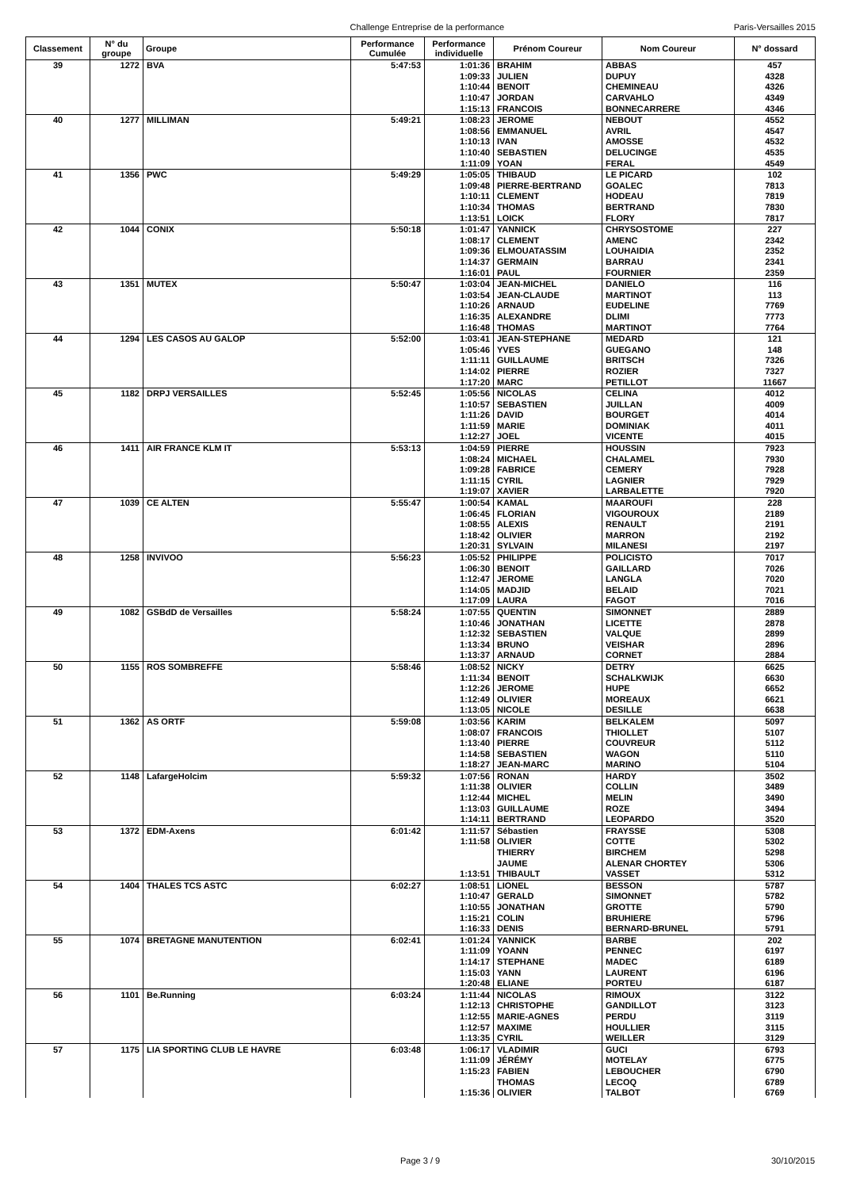Challenge Entreprise de la performance Paris-Versailles 2015
| Classement | N° du groupe | Groupe | Performance Cumulée | Performance individuelle | Prénom Coureur | Nom Coureur | N° dossard |
| --- | --- | --- | --- | --- | --- | --- | --- |
| 39 | 1272 | BVA | 5:47:53 | 1:01:36 | BRAHIM | ABBAS | 457 |
| | | | | 1:09:33 | JULIEN | DUPUY | 4328 |
| | | | | 1:10:44 | BENOIT | CHEMINEAU | 4326 |
| | | | | 1:10:47 | JORDAN | CARVAHLO | 4349 |
| | | | | 1:15:13 | FRANCOIS | BONNECARRERE | 4346 |
| 40 | 1277 | MILLIMAN | 5:49:21 | 1:08:23 | JEROME | NEBOUT | 4552 |
| | | | | 1:08:56 | EMMANUEL | AVRIL | 4547 |
| | | | | 1:10:13 | IVAN | AMOSSE | 4532 |
| | | | | 1:10:40 | SEBASTIEN | DELUCINGE | 4535 |
| | | | | 1:11:09 | YOAN | FERAL | 4549 |
| 41 | 1356 | PWC | 5:49:29 | 1:05:05 | THIBAUD | LE PICARD | 102 |
| | | | | 1:09:48 | PIERRE-BERTRAND | GOALEC | 7813 |
| | | | | 1:10:11 | CLEMENT | HODEAU | 7819 |
| | | | | 1:10:34 | THOMAS | BERTRAND | 7830 |
| | | | | 1:13:51 | LOICK | FLORY | 7817 |
| 42 | 1044 | CONIX | 5:50:18 | 1:01:47 | YANNICK | CHRYSOSTOME | 227 |
| | | | | 1:08:17 | CLEMENT | AMENC | 2342 |
| | | | | 1:09:36 | ELMOUATASSIM | LOUHAIDIA | 2352 |
| | | | | 1:14:37 | GERMAIN | BARRAU | 2341 |
| | | | | 1:16:01 | PAUL | FOURNIER | 2359 |
| 43 | 1351 | MUTEX | 5:50:47 | 1:03:04 | JEAN-MICHEL | DANIELO | 116 |
| | | | | 1:03:54 | JEAN-CLAUDE | MARTINOT | 113 |
| | | | | 1:10:26 | ARNAUD | EUDELINE | 7769 |
| | | | | 1:16:35 | ALEXANDRE | DLIMI | 7773 |
| | | | | 1:16:48 | THOMAS | MARTINOT | 7764 |
| 44 | 1294 | LES CASOS AU GALOP | 5:52:00 | 1:03:41 | JEAN-STEPHANE | MEDARD | 121 |
| | | | | 1:05:46 | YVES | GUEGANO | 148 |
| | | | | 1:11:11 | GUILLAUME | BRITSCH | 7326 |
| | | | | 1:14:02 | PIERRE | ROZIER | 7327 |
| | | | | 1:17:20 | MARC | PETILLOT | 11667 |
| 45 | 1182 | DRPJ VERSAILLES | 5:52:45 | 1:05:56 | NICOLAS | CELINA | 4012 |
| | | | | 1:10:57 | SEBASTIEN | JUILLAN | 4009 |
| | | | | 1:11:26 | DAVID | BOURGET | 4014 |
| | | | | 1:11:59 | MARIE | DOMINIAK | 4011 |
| | | | | 1:12:27 | JOEL | VICENTE | 4015 |
| 46 | 1411 | AIR FRANCE KLM IT | 5:53:13 | 1:04:59 | PIERRE | HOUSSIN | 7923 |
| | | | | 1:08:24 | MICHAEL | CHALAMEL | 7930 |
| | | | | 1:09:28 | FABRICE | CEMERY | 7928 |
| | | | | 1:11:15 | CYRIL | LAGNIER | 7929 |
| | | | | 1:19:07 | XAVIER | LARBALETTE | 7920 |
| 47 | 1039 | CE ALTEN | 5:55:47 | 1:00:54 | KAMAL | MAAROUFI | 228 |
| | | | | 1:06:45 | FLORIAN | VIGOUROUX | 2189 |
| | | | | 1:08:55 | ALEXIS | RENAULT | 2191 |
| | | | | 1:18:42 | OLIVIER | MARRON | 2192 |
| | | | | 1:20:31 | SYLVAIN | MILANESI | 2197 |
| 48 | 1258 | INVIVOO | 5:56:23 | 1:05:52 | PHILIPPE | POLICISTO | 7017 |
| | | | | 1:06:30 | BENOIT | GAILLARD | 7026 |
| | | | | 1:12:47 | JEROME | LANGLA | 7020 |
| | | | | 1:14:05 | MADJID | BELAID | 7021 |
| | | | | 1:17:09 | LAURA | FAGOT | 7016 |
| 49 | 1082 | GSBdD de Versailles | 5:58:24 | 1:07:55 | QUENTIN | SIMONNET | 2889 |
| | | | | 1:10:46 | JONATHAN | LICETTE | 2878 |
| | | | | 1:12:32 | SEBASTIEN | VALQUE | 2899 |
| | | | | 1:13:34 | BRUNO | VEISHAR | 2896 |
| | | | | 1:13:37 | ARNAUD | CORNET | 2884 |
| 50 | 1155 | ROS SOMBREFFE | 5:58:46 | 1:08:52 | NICKY | DETRY | 6625 |
| | | | | 1:11:34 | BENOIT | SCHALKWIJK | 6630 |
| | | | | 1:12:26 | JEROME | HUPE | 6652 |
| | | | | 1:12:49 | OLIVIER | MOREAUX | 6621 |
| | | | | 1:13:05 | NICOLE | DESILLE | 6638 |
| 51 | 1362 | AS ORTF | 5:59:08 | 1:03:56 | KARIM | BELKALEM | 5097 |
| | | | | 1:08:07 | FRANCOIS | THIOLLET | 5107 |
| | | | | 1:13:40 | PIERRE | COUVREUR | 5112 |
| | | | | 1:14:58 | SEBASTIEN | WAGON | 5110 |
| | | | | 1:18:27 | JEAN-MARC | MARINO | 5104 |
| 52 | 1148 | LafargeHolcim | 5:59:32 | 1:07:56 | RONAN | HARDY | 3502 |
| | | | | 1:11:38 | OLIVIER | COLLIN | 3489 |
| | | | | 1:12:44 | MICHEL | MELIN | 3490 |
| | | | | 1:13:03 | GUILLAUME | ROZE | 3494 |
| | | | | 1:14:11 | BERTRAND | LEOPARDO | 3520 |
| 53 | 1372 | EDM-Axens | 6:01:42 | 1:11:57 | Sébastien | FRAYSSE | 5308 |
| | | | | 1:11:58 | OLIVIER | COTTE | 5302 |
| | | | | | THIERRY | BIRCHEM | 5298 |
| | | | | | JAUME | ALENAR CHORTEY | 5306 |
| | | | | 1:13:51 | THIBAULT | VASSET | 5312 |
| 54 | 1404 | THALES TCS ASTC | 6:02:27 | 1:08:51 | LIONEL | BESSON | 5787 |
| | | | | 1:10:47 | GERALD | SIMONNET | 5782 |
| | | | | 1:10:55 | JONATHAN | GROTTE | 5790 |
| | | | | 1:15:21 | COLIN | BRUHIERE | 5796 |
| | | | | 1:16:33 | DENIS | BERNARD-BRUNEL | 5791 |
| 55 | 1074 | BRETAGNE MANUTENTION | 6:02:41 | 1:01:24 | YANNICK | BARBE | 202 |
| | | | | 1:11:09 | YOANN | PENNEC | 6197 |
| | | | | 1:14:17 | STEPHANE | MADEC | 6189 |
| | | | | 1:15:03 | YANN | LAURENT | 6196 |
| | | | | 1:20:48 | ELIANE | PORTEU | 6187 |
| 56 | 1101 | Be.Running | 6:03:24 | 1:11:44 | NICOLAS | RIMOUX | 3122 |
| | | | | 1:12:13 | CHRISTOPHE | GANDILLOT | 3123 |
| | | | | 1:12:55 | MARIE-AGNES | PERDU | 3119 |
| | | | | 1:12:57 | MAXIME | HOULLIER | 3115 |
| | | | | 1:13:35 | CYRIL | WEILLER | 3129 |
| 57 | 1175 | LIA SPORTING CLUB LE HAVRE | 6:03:48 | 1:06:17 | VLADIMIR | GUCI | 6793 |
| | | | | 1:11:09 | JÉRÉMY | MOTELAY | 6775 |
| | | | | 1:15:23 | FABIEN | LEBOUCHER | 6790 |
| | | | | | THOMAS | LECOQ | 6789 |
| | | | | 1:15:36 | OLIVIER | TALBOT | 6769 |
Page 3 / 9 30/10/2015